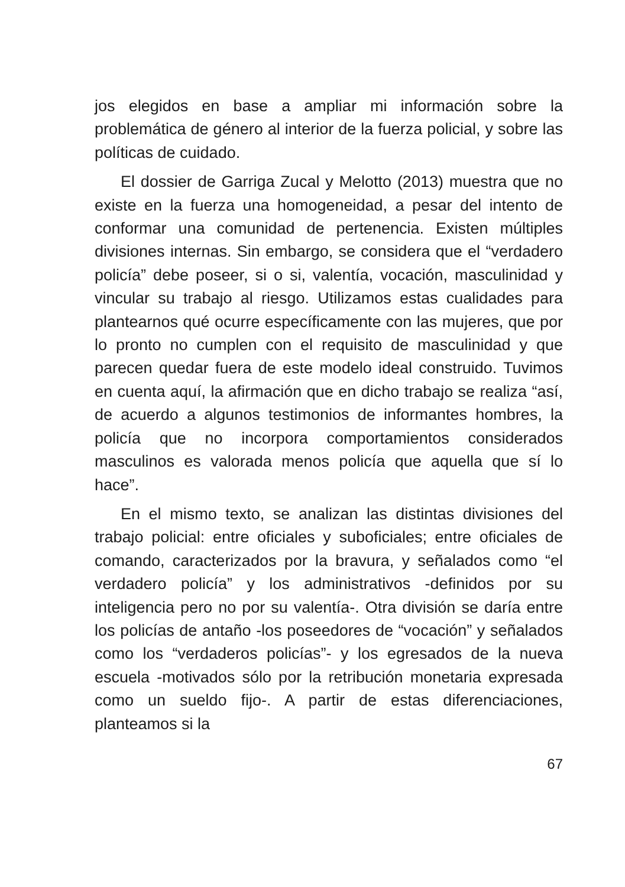jos elegidos en base a ampliar mi información sobre la problemática de género al interior de la fuerza policial, y sobre las políticas de cuidado.
El dossier de Garriga Zucal y Melotto (2013) muestra que no existe en la fuerza una homogeneidad, a pesar del intento de conformar una comunidad de pertenencia. Existen múltiples divisiones internas. Sin embargo, se considera que el “verdadero policía” debe poseer, si o si, valentía, vocación, masculinidad y vincular su trabajo al riesgo. Utilizamos estas cualidades para plantearnos qué ocurre específicamente con las mujeres, que por lo pronto no cumplen con el requisito de masculinidad y que parecen quedar fuera de este modelo ideal construido. Tuvimos en cuenta aquí, la afirmación que en dicho trabajo se realiza “así, de acuerdo a algunos testimonios de informantes hombres, la policía que no incorpora comportamientos considerados masculinos es valorada menos policía que aquella que sí lo hace”.
En el mismo texto, se analizan las distintas divisiones del trabajo policial: entre oficiales y suboficiales; entre oficiales de comando, caracterizados por la bravura, y señalados como “el verdadero policía” y los administrativos -definidos por su inteligencia pero no por su valentía-. Otra división se daría entre los policías de antaño -los poseedores de “vocación” y señalados como los “verdaderos policías”- y los egresados de la nueva escuela -motivados sólo por la retribución monetaria expresada como un sueldo fijo-. A partir de estas diferenciaciones, planteamos si la
67